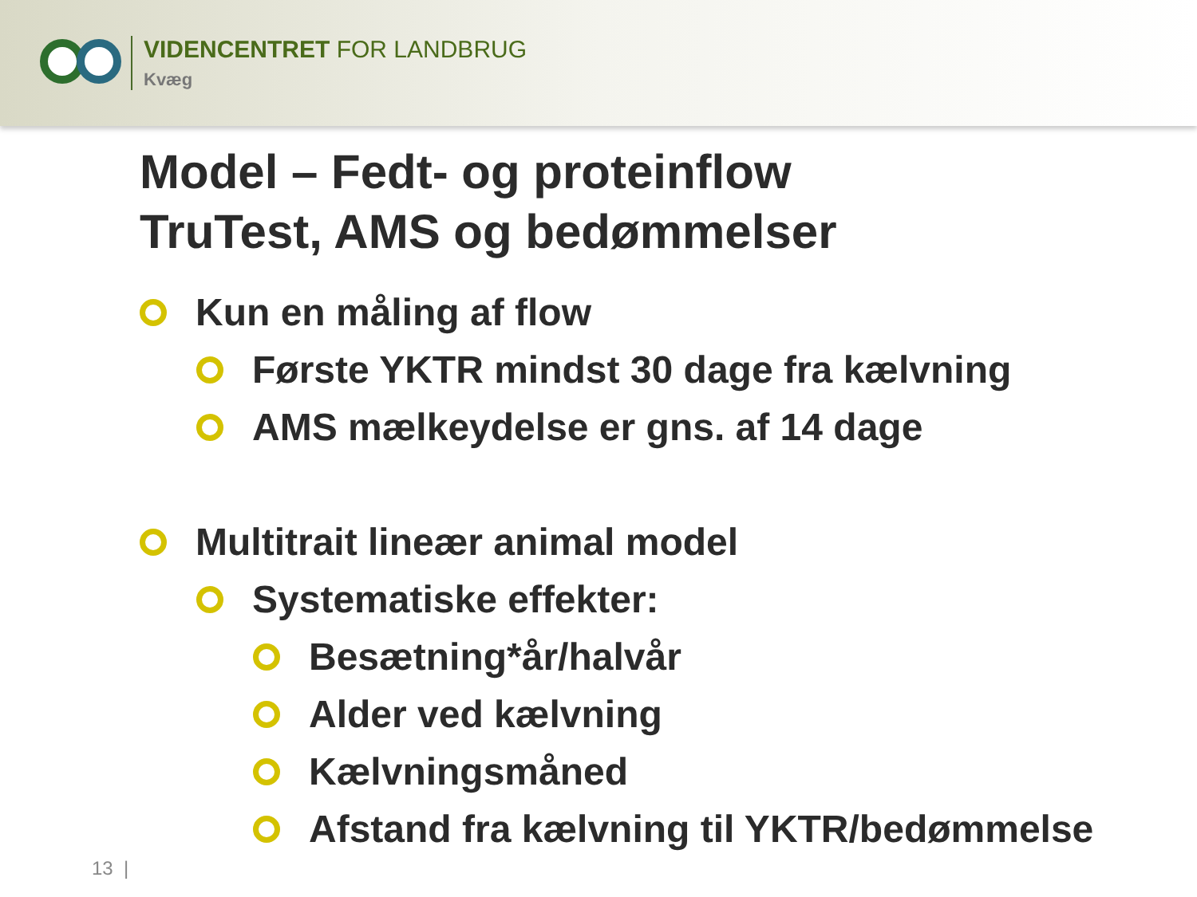VIDENCENTRET FOR LANDBRUG
Kvæg
Model – Fedt- og proteinflow
TruTest, AMS og bedømmelser
Kun en måling af flow
Første YKTR mindst 30 dage fra kælvning
AMS mælkeydelse er gns. af 14 dage
Multitrait lineær animal model
Systematiske effekter:
Besætning*år/halvår
Alder ved kælvning
Kælvningsmåned
Afstand fra kælvning til YKTR/bedømmelse
13 |